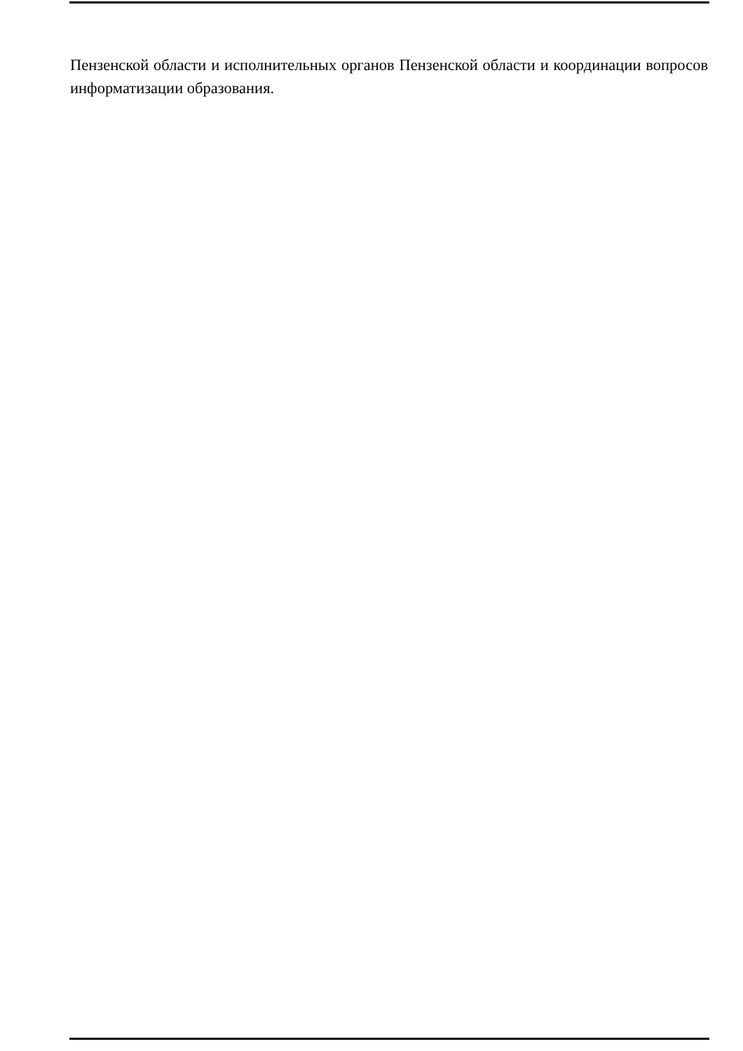Пензенской области и исполнительных органов Пензенской области и координации вопросов информатизации образования.